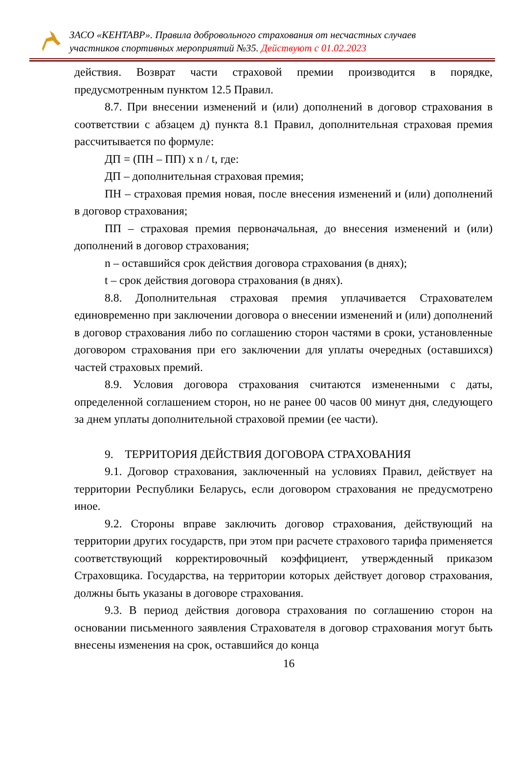ЗАСО «КЕНТАВР». Правила добровольного страхования от несчастных случаев
участников спортивных мероприятий №35. Действуют с 01.02.2023
действия. Возврат части страховой премии производится в порядке, предусмотренным пунктом 12.5 Правил.
8.7. При внесении изменений и (или) дополнений в договор страхования в соответствии с абзацем д) пункта 8.1 Правил, дополнительная страховая премия рассчитывается по формуле:
ДП = (ПН – ПП) х n / t, где:
ДП – дополнительная страховая премия;
ПН – страховая премия новая, после внесения изменений и (или) дополнений в договор страхования;
ПП – страховая премия первоначальная, до внесения изменений и (или) дополнений в договор страхования;
n – оставшийся срок действия договора страхования (в днях);
t – срок действия договора страхования (в днях).
8.8. Дополнительная страховая премия уплачивается Страхователем единовременно при заключении договора о внесении изменений и (или) дополнений в договор страхования либо по соглашению сторон частями в сроки, установленные договором страхования при его заключении для уплаты очередных (оставшихся) частей страховых премий.
8.9. Условия договора страхования считаются измененными с даты, определенной соглашением сторон, но не ранее 00 часов 00 минут дня, следующего за днем уплаты дополнительной страховой премии (ее части).
9. ТЕРРИТОРИЯ ДЕЙСТВИЯ ДОГОВОРА СТРАХОВАНИЯ
9.1. Договор страхования, заключенный на условиях Правил, действует на территории Республики Беларусь, если договором страхования не предусмотрено иное.
9.2. Стороны вправе заключить договор страхования, действующий на территории других государств, при этом при расчете страхового тарифа применяется соответствующий корректировочный коэффициент, утвержденный приказом Страховщика. Государства, на территории которых действует договор страхования, должны быть указаны в договоре страхования.
9.3. В период действия договора страхования по соглашению сторон на основании письменного заявления Страхователя в договор страхования могут быть внесены изменения на срок, оставшийся до конца
16